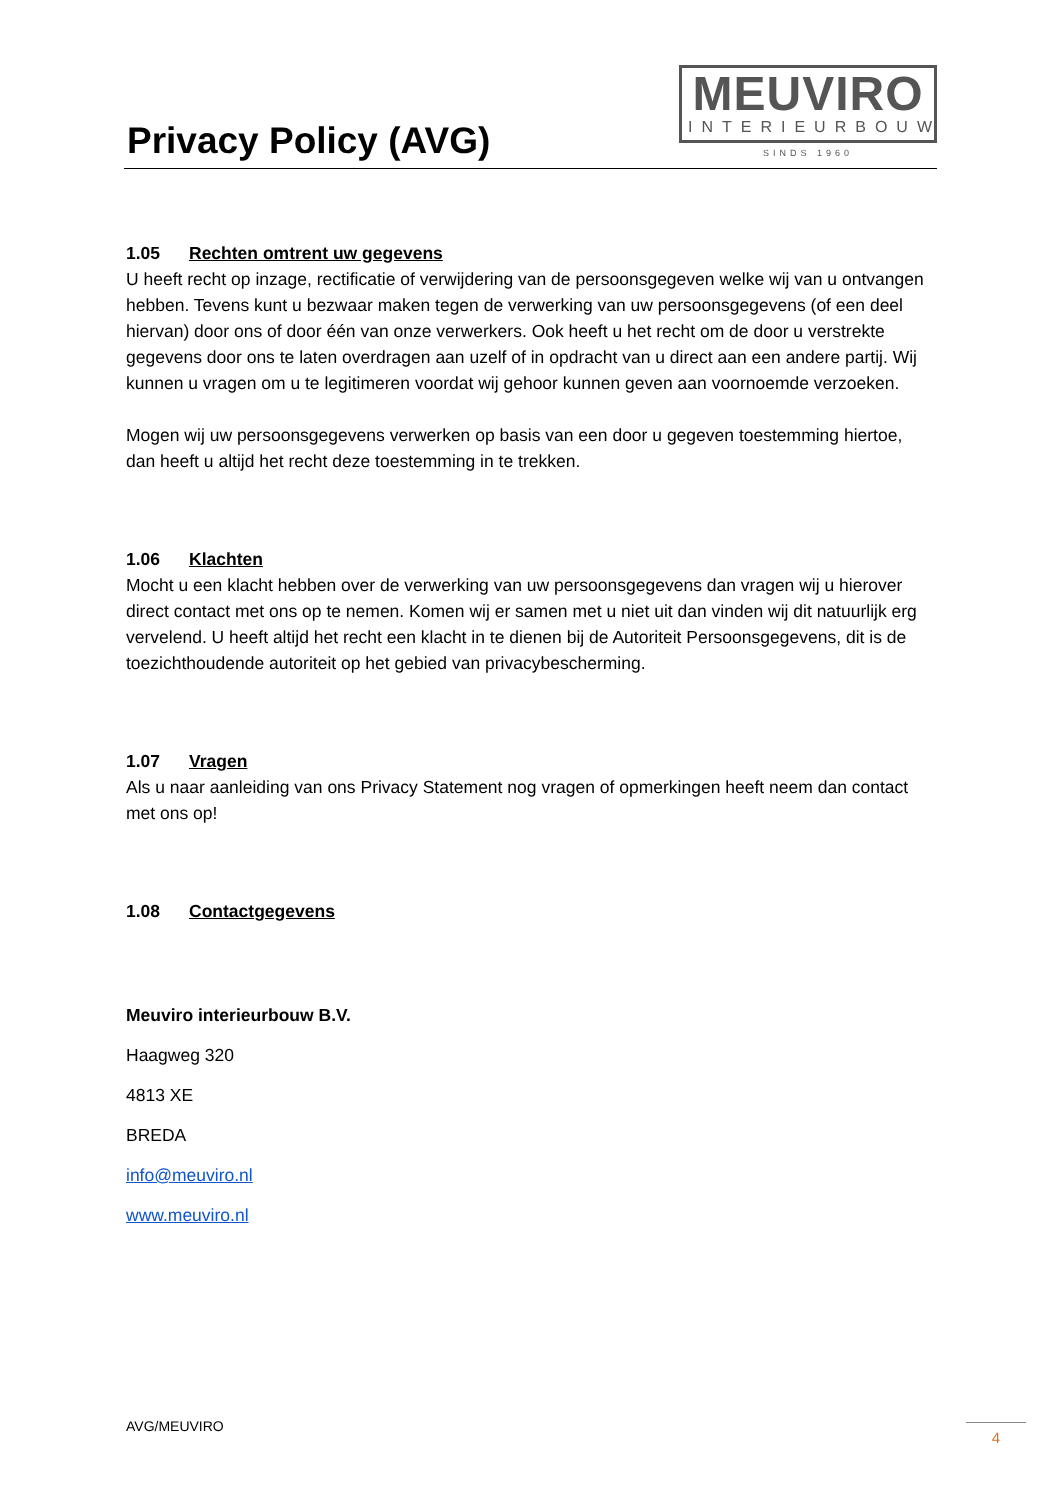Privacy Policy (AVG)
MEUVIRO
INTERIEURBOUW
SINDS 1960
1.05 Rechten omtrent uw gegevens
U heeft recht op inzage, rectificatie of verwijdering van de persoonsgegeven welke wij van u ontvangen hebben. Tevens kunt u bezwaar maken tegen de verwerking van uw persoonsgegevens (of een deel hiervan) door ons of door één van onze verwerkers. Ook heeft u het recht om de door u verstrekte gegevens door ons te laten overdragen aan uzelf of in opdracht van u direct aan een andere partij. Wij kunnen u vragen om u te legitimeren voordat wij gehoor kunnen geven aan voornoemde verzoeken.
Mogen wij uw persoonsgegevens verwerken op basis van een door u gegeven toestemming hiertoe, dan heeft u altijd het recht deze toestemming in te trekken.
1.06 Klachten
Mocht u een klacht hebben over de verwerking van uw persoonsgegevens dan vragen wij u hierover direct contact met ons op te nemen. Komen wij er samen met u niet uit dan vinden wij dit natuurlijk erg vervelend. U heeft altijd het recht een klacht in te dienen bij de Autoriteit Persoonsgegevens, dit is de toezichthoudende autoriteit op het gebied van privacybescherming.
1.07 Vragen
Als u naar aanleiding van ons Privacy Statement nog vragen of opmerkingen heeft neem dan contact met ons op!
1.08 Contactgegevens
Meuviro interieurbouw B.V.
Haagweg 320
4813 XE
BREDA
info@meuviro.nl
www.meuviro.nl
AVG/MEUVIRO 4